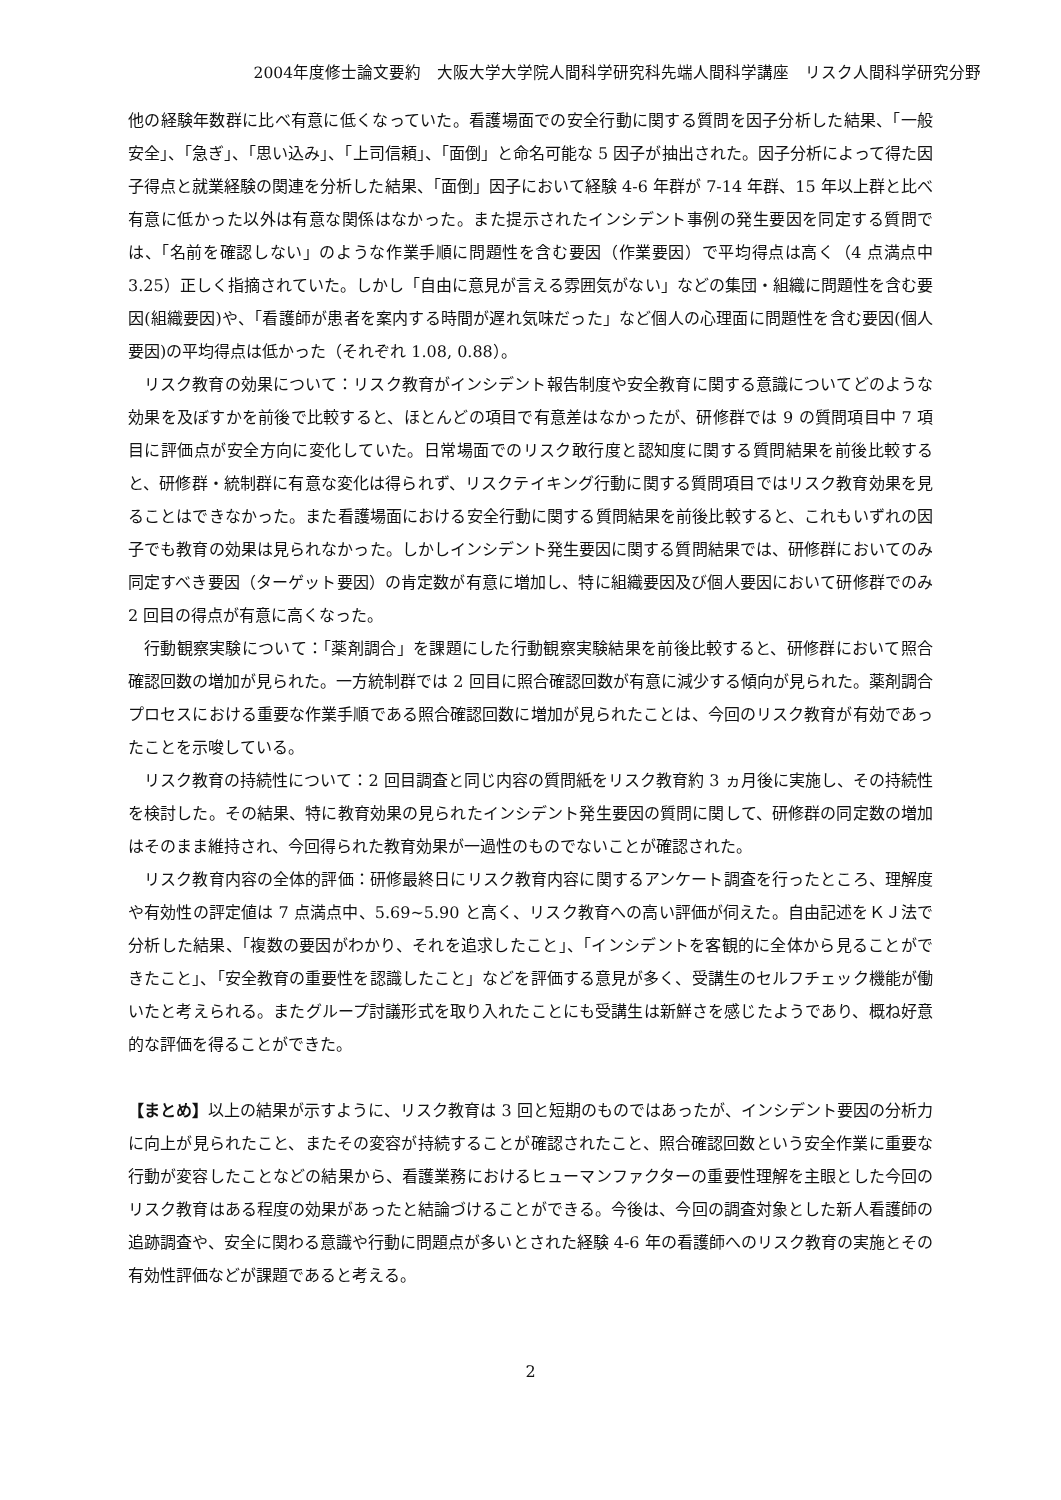2004年度修士論文要約　大阪大学大学院人間科学研究科先端人間科学講座　リスク人間科学研究分野
他の経験年数群に比べ有意に低くなっていた。看護場面での安全行動に関する質問を因子分析した結果、「一般安全」、「急ぎ」、「思い込み」、「上司信頼」、「面倒」と命名可能な 5 因子が抽出された。因子分析によって得た因子得点と就業経験の関連を分析した結果、「面倒」因子において経験 4-6 年群が 7-14 年群、15 年以上群と比べ有意に低かった以外は有意な関係はなかった。また提示されたインシデント事例の発生要因を同定する質問では、「名前を確認しない」のような作業手順に問題性を含む要因（作業要因）で平均得点は高く（4 点満点中 3.25）正しく指摘されていた。しかし「自由に意見が言える雰囲気がない」などの集団・組織に問題性を含む要因(組織要因)や、「看護師が患者を案内する時間が遅れ気味だった」など個人の心理面に問題性を含む要因(個人要因)の平均得点は低かった（それぞれ 1.08, 0.88）。
リスク教育の効果について：リスク教育がインシデント報告制度や安全教育に関する意識についてどのような効果を及ぼすかを前後で比較すると、ほとんどの項目で有意差はなかったが、研修群では 9 の質問項目中 7 項目に評価点が安全方向に変化していた。日常場面でのリスク敢行度と認知度に関する質問結果を前後比較すると、研修群・統制群に有意な変化は得られず、リスクテイキング行動に関する質問項目ではリスク教育効果を見ることはできなかった。また看護場面における安全行動に関する質問結果を前後比較すると、これもいずれの因子でも教育の効果は見られなかった。しかしインシデント発生要因に関する質問結果では、研修群においてのみ同定すべき要因（ターゲット要因）の肯定数が有意に増加し、特に組織要因及び個人要因において研修群でのみ 2 回目の得点が有意に高くなった。
行動観察実験について：「薬剤調合」を課題にした行動観察実験結果を前後比較すると、研修群において照合確認回数の増加が見られた。一方統制群では 2 回目に照合確認回数が有意に減少する傾向が見られた。薬剤調合プロセスにおける重要な作業手順である照合確認回数に増加が見られたことは、今回のリスク教育が有効であったことを示唆している。
リスク教育の持続性について：2 回目調査と同じ内容の質問紙をリスク教育約 3 ヵ月後に実施し、その持続性を検討した。その結果、特に教育効果の見られたインシデント発生要因の質問に関して、研修群の同定数の増加はそのまま維持され、今回得られた教育効果が一過性のものでないことが確認された。
リスク教育内容の全体的評価：研修最終日にリスク教育内容に関するアンケート調査を行ったところ、理解度や有効性の評定値は 7 点満点中、5.69~5.90 と高く、リスク教育への高い評価が伺えた。自由記述をＫＪ法で分析した結果、「複数の要因がわかり、それを追求したこと」、「インシデントを客観的に全体から見ることができたこと」、「安全教育の重要性を認識したこと」などを評価する意見が多く、受講生のセルフチェック機能が働いたと考えられる。またグループ討議形式を取り入れたことにも受講生は新鮮さを感じたようであり、概ね好意的な評価を得ることができた。
【まとめ】以上の結果が示すように、リスク教育は 3 回と短期のものではあったが、インシデント要因の分析力に向上が見られたこと、またその変容が持続することが確認されたこと、照合確認回数という安全作業に重要な行動が変容したことなどの結果から、看護業務におけるヒューマンファクターの重要性理解を主眼とした今回のリスク教育はある程度の効果があったと結論づけることができる。今後は、今回の調査対象とした新人看護師の追跡調査や、安全に関わる意識や行動に問題点が多いとされた経験 4-6 年の看護師へのリスク教育の実施とその有効性評価などが課題であると考える。
2